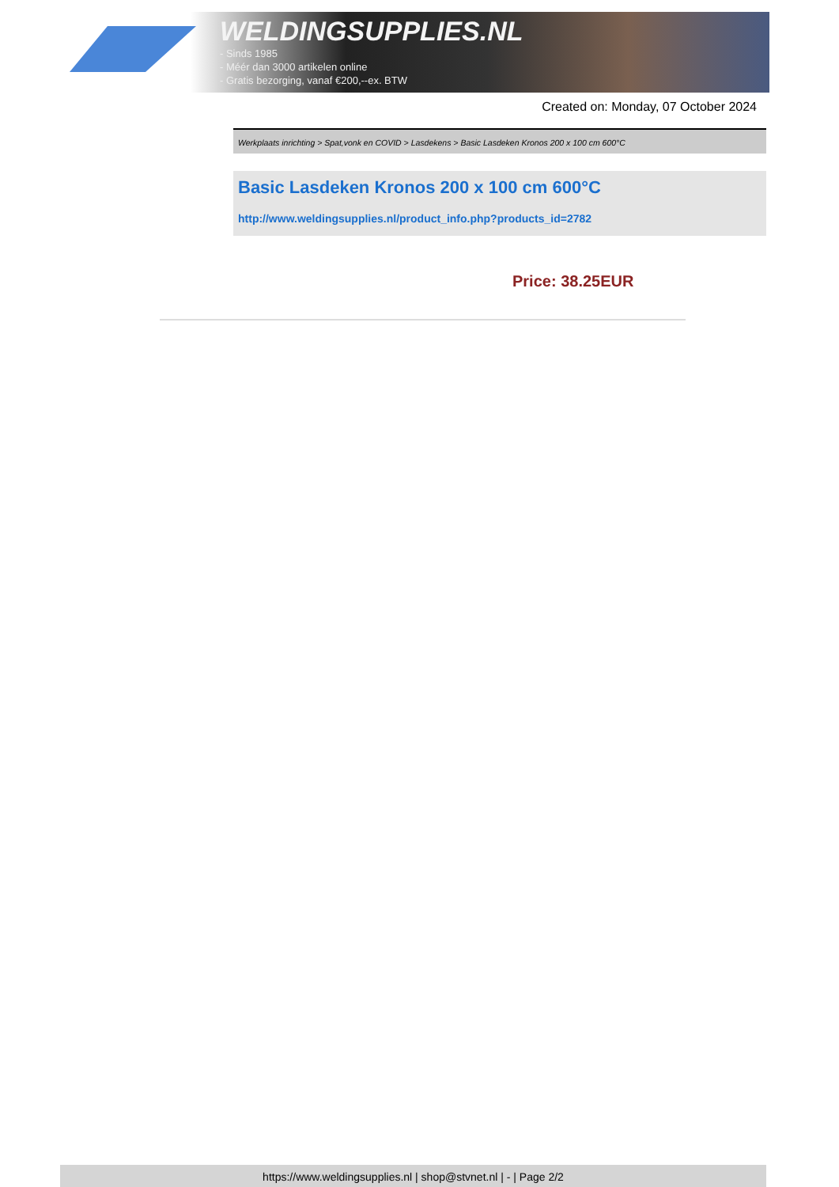WELDINGSUPPLIES.NL
- Sinds 1985
- Méér dan 3000 artikelen online
- Gratis bezorging, vanaf €200,--ex. BTW
Created on: Monday, 07 October 2024
Werkplaats inrichting > Spat,vonk en COVID > Lasdekens > Basic Lasdeken Kronos 200 x 100 cm 600°C
Basic Lasdeken Kronos 200 x 100 cm 600°C
http://www.weldingsupplies.nl/product_info.php?products_id=2782
Price: 38.25EUR
https://www.weldingsupplies.nl | shop@stvnet.nl | - | Page 2/2